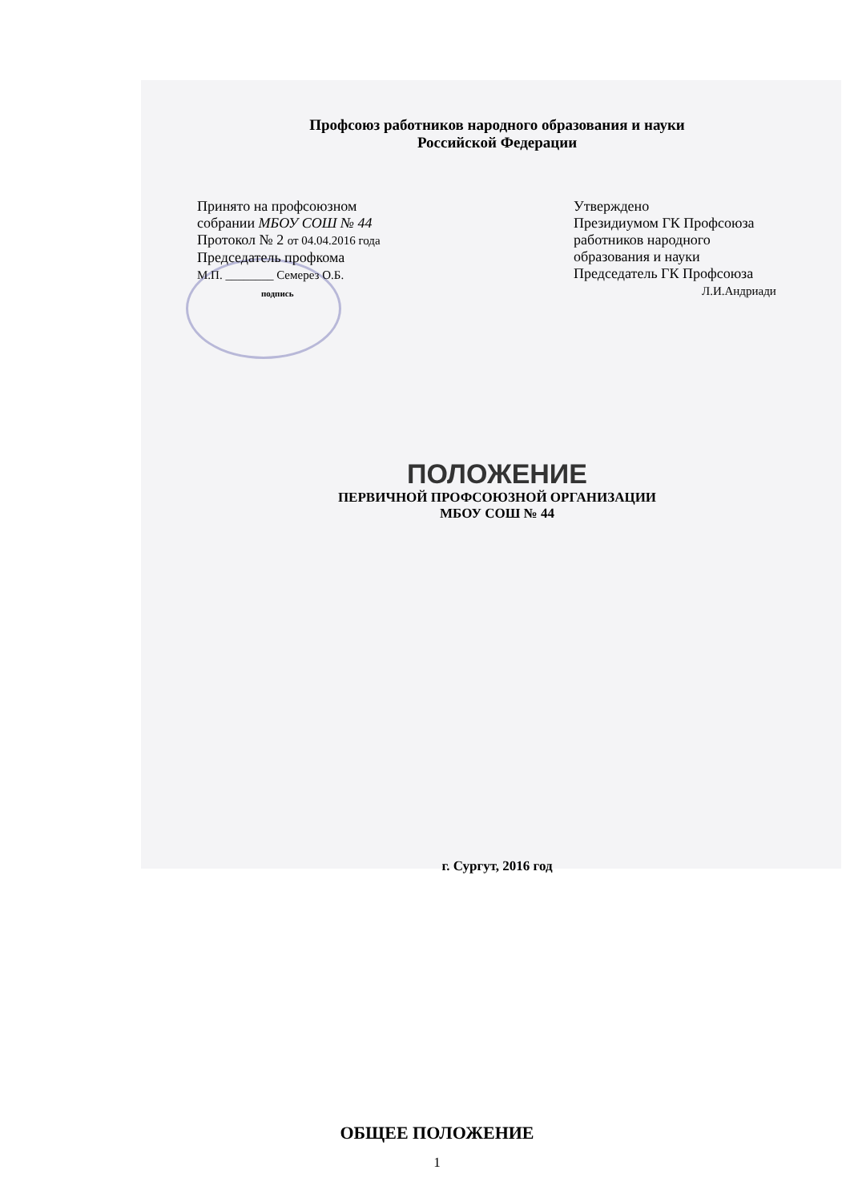Профсоюз работников народного образования и науки
Российской Федерации
Принято на профсоюзном
собрании МБОУ СОШ № 44
Протокол № 2 от 04.04.2016 года
Председатель профкома
М.П. ________ Семерез О.Б.
подпись
Утверждено
Президиумом ГК Профсоюза
работников народного
образования и науки
Председатель ГК Профсоюза
Л.И.Андриади
ПОЛОЖЕНИЕ
ПЕРВИЧНОЙ ПРОФСОЮЗНОЙ ОРГАНИЗАЦИИ
МБОУ СОШ № 44
г. Сургут, 2016 год
ОБЩЕЕ ПОЛОЖЕНИЕ
1